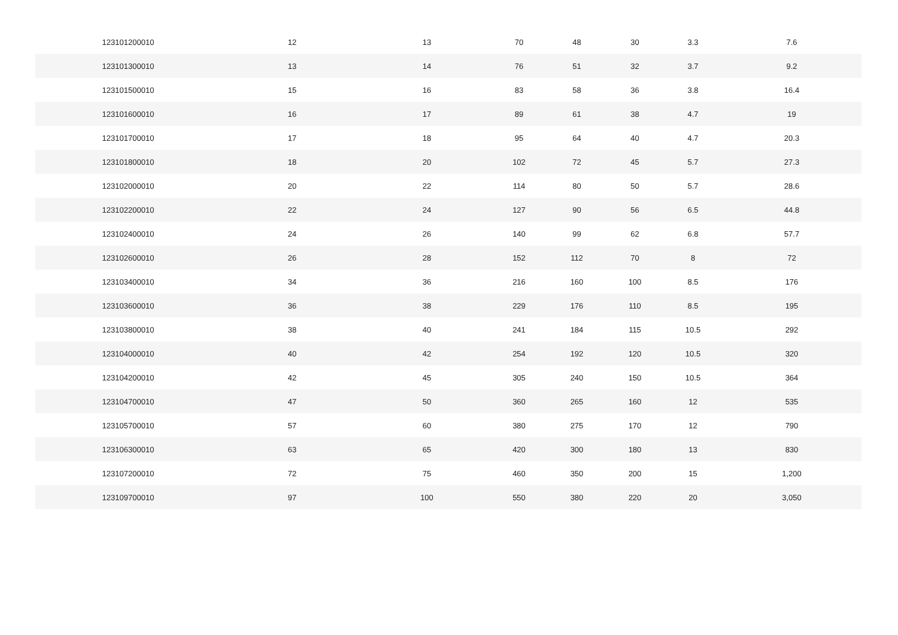| 123101200010 | 12 | 13 | 70 | 48 | 30 | 3.3 | 7.6 |
| 123101300010 | 13 | 14 | 76 | 51 | 32 | 3.7 | 9.2 |
| 123101500010 | 15 | 16 | 83 | 58 | 36 | 3.8 | 16.4 |
| 123101600010 | 16 | 17 | 89 | 61 | 38 | 4.7 | 19 |
| 123101700010 | 17 | 18 | 95 | 64 | 40 | 4.7 | 20.3 |
| 123101800010 | 18 | 20 | 102 | 72 | 45 | 5.7 | 27.3 |
| 123102000010 | 20 | 22 | 114 | 80 | 50 | 5.7 | 28.6 |
| 123102200010 | 22 | 24 | 127 | 90 | 56 | 6.5 | 44.8 |
| 123102400010 | 24 | 26 | 140 | 99 | 62 | 6.8 | 57.7 |
| 123102600010 | 26 | 28 | 152 | 112 | 70 | 8 | 72 |
| 123103400010 | 34 | 36 | 216 | 160 | 100 | 8.5 | 176 |
| 123103600010 | 36 | 38 | 229 | 176 | 110 | 8.5 | 195 |
| 123103800010 | 38 | 40 | 241 | 184 | 115 | 10.5 | 292 |
| 123104000010 | 40 | 42 | 254 | 192 | 120 | 10.5 | 320 |
| 123104200010 | 42 | 45 | 305 | 240 | 150 | 10.5 | 364 |
| 123104700010 | 47 | 50 | 360 | 265 | 160 | 12 | 535 |
| 123105700010 | 57 | 60 | 380 | 275 | 170 | 12 | 790 |
| 123106300010 | 63 | 65 | 420 | 300 | 180 | 13 | 830 |
| 123107200010 | 72 | 75 | 460 | 350 | 200 | 15 | 1,200 |
| 123109700010 | 97 | 100 | 550 | 380 | 220 | 20 | 3,050 |